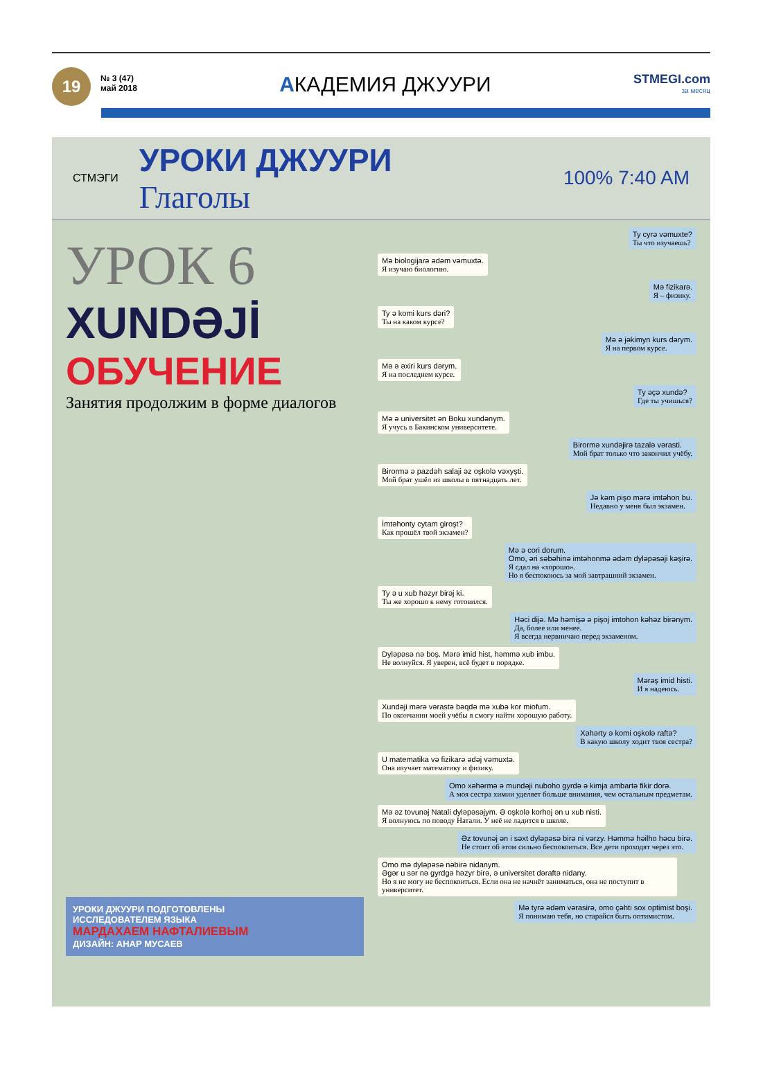19
№ 3 (47)
май 2018
АКАДЕМИЯ ДЖУУРИ
STMEGI.com
за месяц
СТМЭГИ
УРОКИ ДЖУУРИ
Глаголы
100% 7:40 AM
УРОК 6
XUNDƏJİ
ОБУЧЕНИЕ
Занятия продолжим в форме диалогов
УРОКИ ДЖУУРИ ПОДГОТОВЛЕНЫ
ИССЛЕДОВАТЕЛЕМ ЯЗЫКА
МАРДАХАЕМ НАФТАЛИЕВЫМ
ДИЗАЙН: АНАР МУСАЕВ
Ty cyrə vəmuxte?
Ты что изучаешь?
Mə biologijarə ədəm vəmuxtə.
Я изучаю биологию.
Mə fizikarə.
Я – физику.
Ty ə komi kurs dəri?
Ты на каком курсе?
Mə ə jəkimyn kurs dərym.
Я на первом курсе.
Mə ə əxiri kurs dərym.
Я на последнем курсе.
Ty əçə xundə?
Где ты учишься?
Mə ə universitet ən Boku xundənym.
Я учусь в Бакинском университете.
Birormə xundəjirə tazalə vərasti.
Мой брат только что закончил учёбу.
Birormə ə pazdəh salaji əz oşkolə vəxyşti.
Мой брат ушёл из школы в пятнадцать лет.
Jə kəm pişo mərə imtəhon bu.
Недавно у меня был экзамен.
İmtəhonty cytam giroşt?
Как прошёл твой экзамен?
Mə ə cori dorum.
Omo, əri səbəhinə imtəhonmə ədəm dyləpəsəji kəşirə.
Я сдал на «хорошо».
Но я беспокоюсь за мой завтрашний экзамен.
Ty ə u xub həzyr birəj ki.
Ты же хорошо к нему готовился.
Həci dijə. Mə həmişə ə pişoj imtohon kəhəz birənym.
Да, более или менее.
Я всегда нервничаю перед экзаменом.
Dyləpəsə nə boş. Mərə imid hist, həmmə xub imbu.
Не волнуйся. Я уверен, всё будет в порядке.
Mərəş imid histi.
И я надеюсь.
Xundəji mərə vərastə bəqdə mə xubə kor miofum.
По окончании моей учёбы я смогу найти хорошую работу.
Xəhərty ə komi oşkolə raftə?
В какую школу ходит твоя сестра?
U matematika və fizikarə ədəj vəmuxtə.
Она изучает математику и физику.
Omo xəhərmə ə mundəji nuboho gyrdə ə kimja ambartə fikir dorə.
А моя сестра химии уделяет больше внимания, чем остальным предметам.
Mə əz tovunəj Natali dyləpəsəjym. Ə oşkolə korhoj ən u xub nisti.
Я волнуюсь по поводу Натали. У неё не ладится в школе.
Əz tovunəj ən i səxt dyləpəsə birə ni vərzy. Həmmə həilho həcu birə.
Не стоит об этом сильно беспокоиться. Все дети проходят через это.
Omo mə dyləpəsə nəbirə nidanym.
Əgər u sər nə gyrdgə həzyr birə, ə universitet dəraftə nidany.
Но я не могу не беспокоиться. Если она не начнёт заниматься, она не поступит в университет.
Mə tyrə ədəm vərasirə, omo çəhti sox optimist boşi.
Я понимаю тебя, но старайся быть оптимистом.